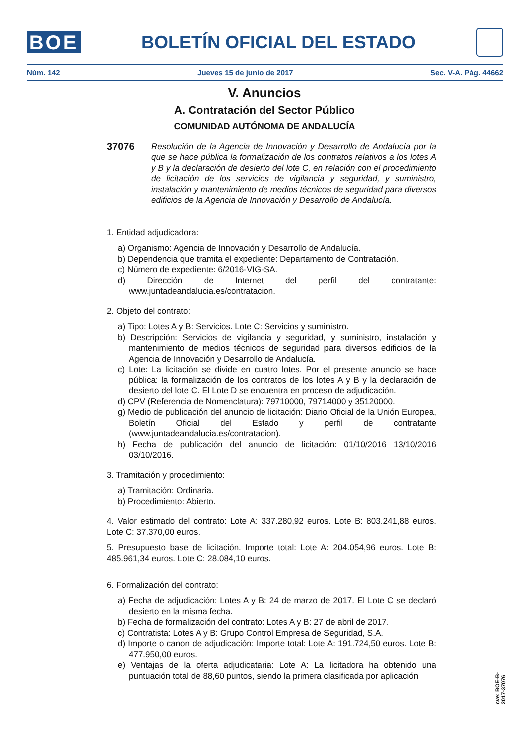BOE
BOLETÍN OFICIAL DEL ESTADO
Núm. 142 Jueves 15 de junio de 2017 Sec. V-A. Pág. 44662
V. Anuncios
A. Contratación del Sector Público
COMUNIDAD AUTÓNOMA DE ANDALUCÍA
37076 Resolución de la Agencia de Innovación y Desarrollo de Andalucía por la que se hace pública la formalización de los contratos relativos a los lotes A y B y la declaración de desierto del lote C, en relación con el procedimiento de licitación de los servicios de vigilancia y seguridad, y suministro, instalación y mantenimiento de medios técnicos de seguridad para diversos edificios de la Agencia de Innovación y Desarrollo de Andalucía.
1. Entidad adjudicadora:
a) Organismo: Agencia de Innovación y Desarrollo de Andalucía.
b) Dependencia que tramita el expediente: Departamento de Contratación.
c) Número de expediente: 6/2016-VIG-SA.
d) Dirección de Internet del perfil del contratante: www.juntadeandalucia.es/contratacion.
2. Objeto del contrato:
a) Tipo: Lotes A y B: Servicios. Lote C: Servicios y suministro.
b) Descripción: Servicios de vigilancia y seguridad, y suministro, instalación y mantenimiento de medios técnicos de seguridad para diversos edificios de la Agencia de Innovación y Desarrollo de Andalucía.
c) Lote: La licitación se divide en cuatro lotes. Por el presente anuncio se hace pública: la formalización de los contratos de los lotes A y B y la declaración de desierto del lote C. El Lote D se encuentra en proceso de adjudicación.
d) CPV (Referencia de Nomenclatura): 79710000, 79714000 y 35120000.
g) Medio de publicación del anuncio de licitación: Diario Oficial de la Unión Europea, Boletín Oficial del Estado y perfil de contratante (www.juntadeandalucia.es/contratacion).
h) Fecha de publicación del anuncio de licitación: 01/10/2016 13/10/2016 03/10/2016.
3. Tramitación y procedimiento:
a) Tramitación: Ordinaria.
b) Procedimiento: Abierto.
4. Valor estimado del contrato: Lote A: 337.280,92 euros. Lote B: 803.241,88 euros. Lote C: 37.370,00 euros.
5. Presupuesto base de licitación. Importe total: Lote A: 204.054,96 euros. Lote B: 485.961,34 euros. Lote C: 28.084,10 euros.
6. Formalización del contrato:
a) Fecha de adjudicación: Lotes A y B: 24 de marzo de 2017. El Lote C se declaró desierto en la misma fecha.
b) Fecha de formalización del contrato: Lotes A y B: 27 de abril de 2017.
c) Contratista: Lotes A y B: Grupo Control Empresa de Seguridad, S.A.
d) Importe o canon de adjudicación: Importe total: Lote A: 191.724,50 euros. Lote B: 477.950,00 euros.
e) Ventajas de la oferta adjudicataria: Lote A: La licitadora ha obtenido una puntuación total de 88,60 puntos, siendo la primera clasificada por aplicación
cve: BOE-B-2017-37076